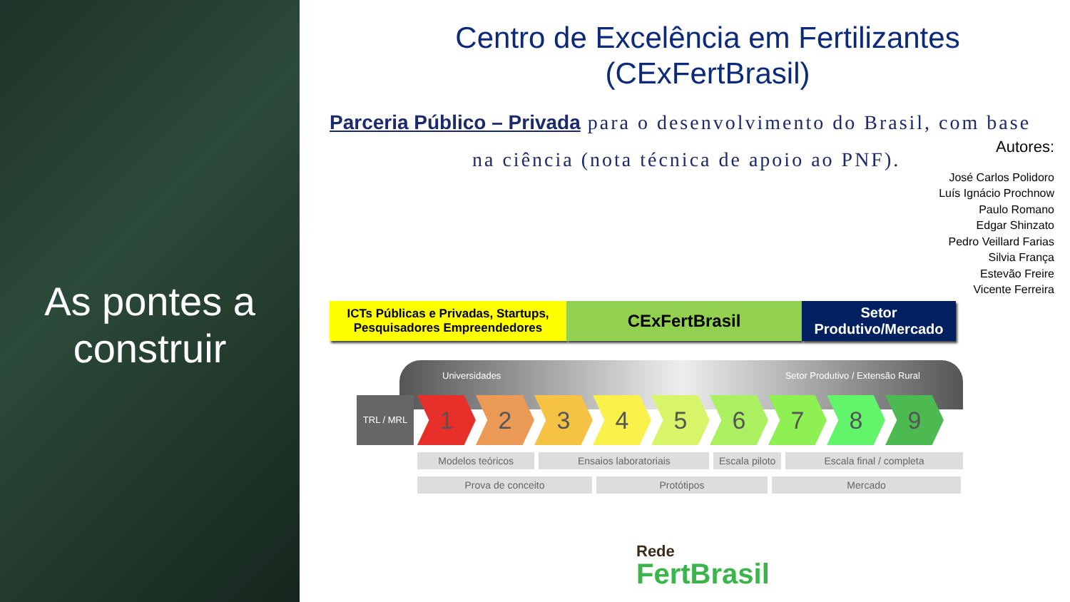As pontes a
construir
Centro de Excelência em Fertilizantes
(CExFertBrasil)
Parceria Público – Privada para o desenvolvimento do Brasil, com base
na ciência (nota técnica de apoio ao PNF).
Autores:
José Carlos Polidoro
Luís Ignácio Prochnow
Paulo Romano
Edgar Shinzato
Pedro Veillard Farias
Silvia França
Estevão Freire
Vicente Ferreira
ICTs Públicas e Privadas, Startups,
Pesquisadores Empreendedores
CExFertBrasil
Setor
Produtivo/Mercado
Universidades Setor Produtivo / Extensão Rural
TRL / MRL
123456789
Modelos teóricos Ensaios laboratoriais Escala piloto
Escala final / completa
Prova de conceito Protótipos Mercado
Rede
FertBrasil